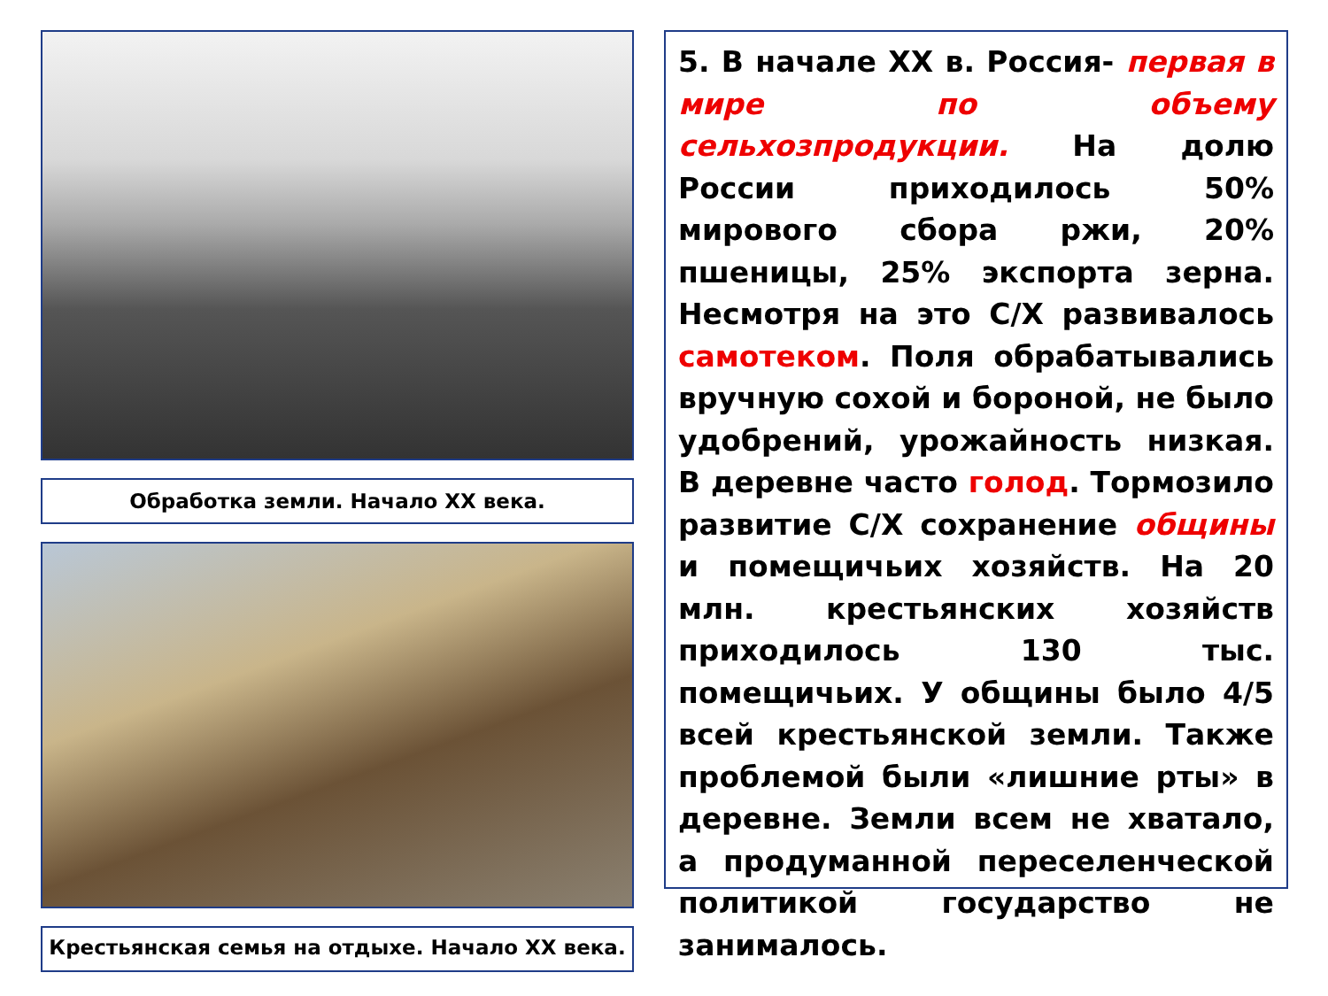Обработка земли. Начало XX века.
Крестьянская семья на отдыхе. Начало XX века.
5. В начале XX в. Россия- первая в мире по объему сельхозпродукции. На долю России приходилось 50% мирового сбора ржи, 20% пшеницы, 25% экспорта зерна. Несмотря на это С/Х развивалось самотеком. Поля обрабатывались вручную сохой и бороной, не было удобрений, урожайность низкая. В деревне часто голод. Тормозило развитие С/Х сохранение общины и помещичьих хозяйств. На 20 млн. крестьянских хозяйств приходилось 130 тыс. помещичьих. У общины было 4/5 всей крестьянской земли. Также проблемой были «лишние рты» в деревне. Земли всем не хватало, а продуманной переселенческой политикой государство не занималось.